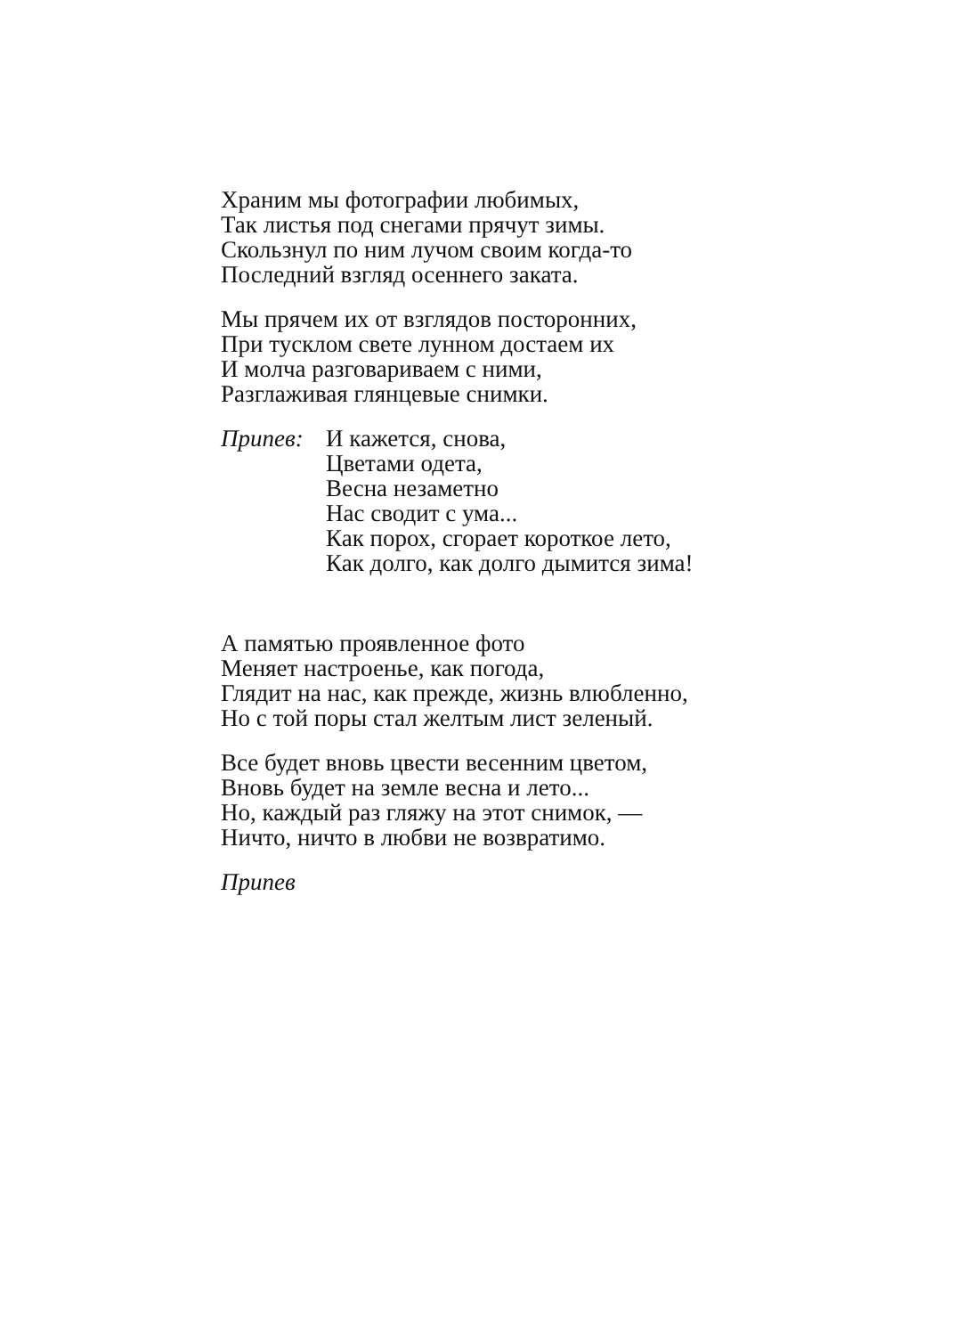Храним мы фотографии любимых,
Так листья под снегами прячут зимы.
Скользнул по ним лучом своим когда-то
Последний взгляд осеннего заката.
Мы прячем их от взглядов посторонних,
При тусклом свете лунном достаем их
И молча разговариваем с ними,
Разглаживая глянцевые снимки.
Припев: И кажется, снова,
Цветами одета,
Весна незаметно
Нас сводит с ума...
Как порох, сгорает короткое лето,
Как долго, как долго дымится зима!
А памятью проявленное фото
Меняет настроенье, как погода,
Глядит на нас, как прежде, жизнь влюбленно,
Но с той поры стал желтым лист зеленый.
Все будет вновь цвести весенним цветом,
Вновь будет на земле весна и лето...
Но, каждый раз гляжу на этот снимок, —
Ничто, ничто в любви не возвратимо.
Припев